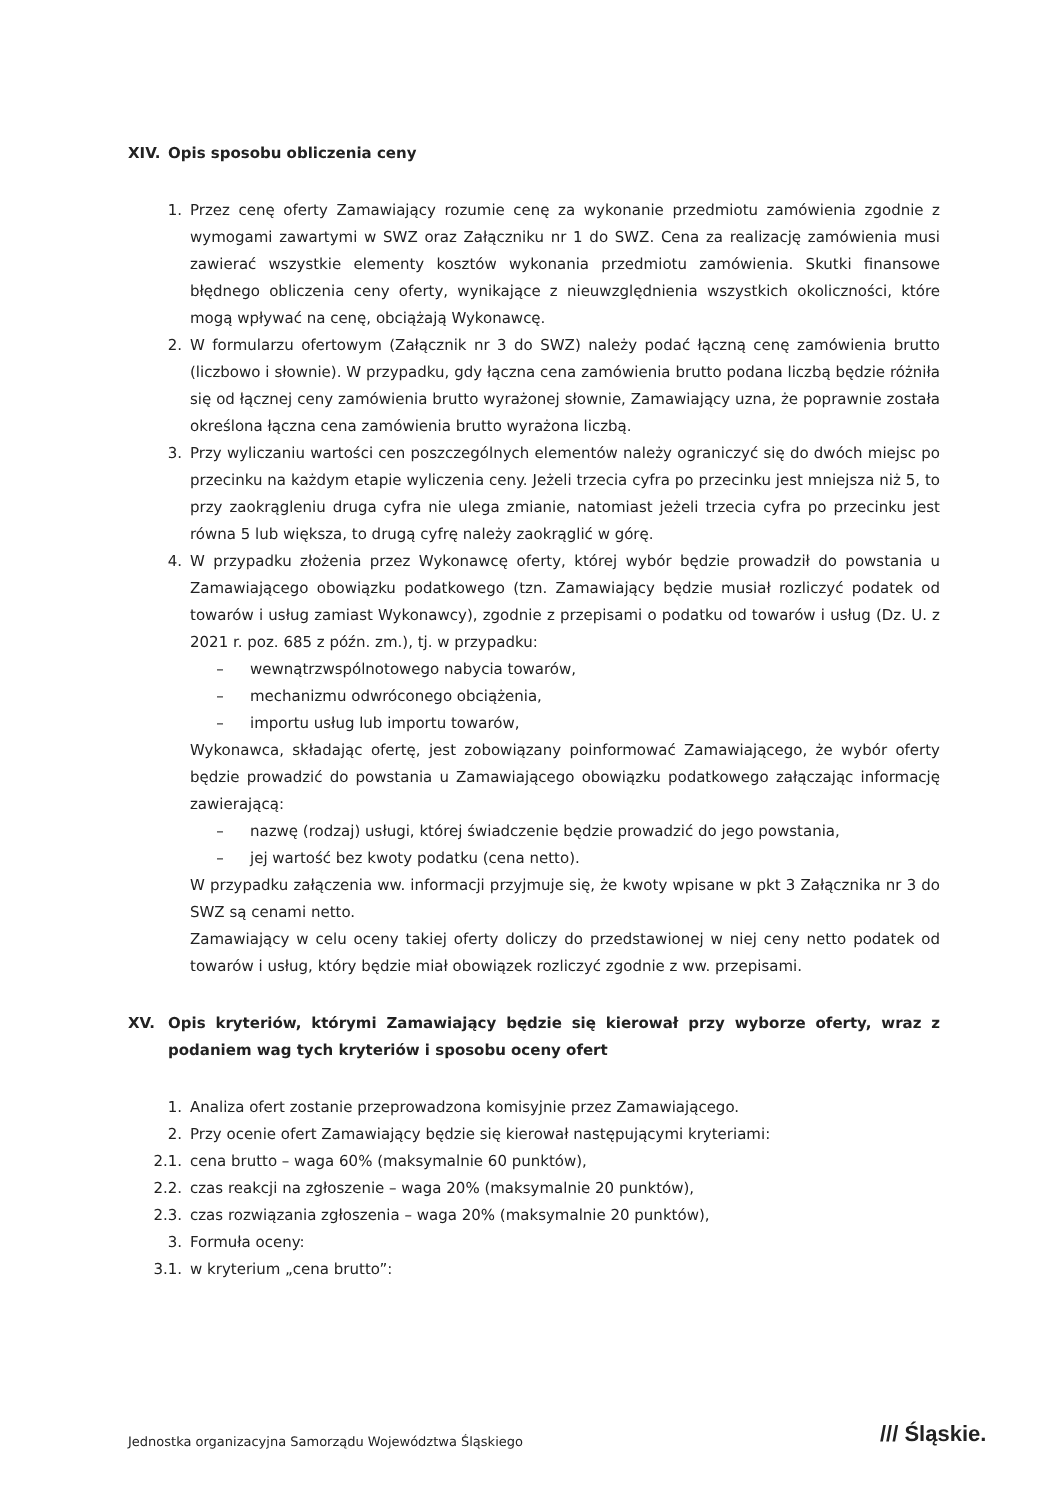XIV. Opis sposobu obliczenia ceny
1. Przez cenę oferty Zamawiający rozumie cenę za wykonanie przedmiotu zamówienia zgodnie z wymogami zawartymi w SWZ oraz Załączniku nr 1 do SWZ. Cena za realizację zamówienia musi zawierać wszystkie elementy kosztów wykonania przedmiotu zamówienia. Skutki finansowe błędnego obliczenia ceny oferty, wynikające z nieuwzględnienia wszystkich okoliczności, które mogą wpływać na cenę, obciążają Wykonawcę.
2. W formularzu ofertowym (Załącznik nr 3 do SWZ) należy podać łączną cenę zamówienia brutto (liczbowo i słownie). W przypadku, gdy łączna cena zamówienia brutto podana liczbą będzie różniła się od łącznej ceny zamówienia brutto wyrażonej słownie, Zamawiający uzna, że poprawnie została określona łączna cena zamówienia brutto wyrażona liczbą.
3. Przy wyliczaniu wartości cen poszczególnych elementów należy ograniczyć się do dwóch miejsc po przecinku na każdym etapie wyliczenia ceny. Jeżeli trzecia cyfra po przecinku jest mniejsza niż 5, to przy zaokrągleniu druga cyfra nie ulega zmianie, natomiast jeżeli trzecia cyfra po przecinku jest równa 5 lub większa, to drugą cyfrę należy zaokrąglić w górę.
4. W przypadku złożenia przez Wykonawcę oferty, której wybór będzie prowadził do powstania u Zamawiającego obowiązku podatkowego (tzn. Zamawiający będzie musiał rozliczyć podatek od towarów i usług zamiast Wykonawcy), zgodnie z przepisami o podatku od towarów i usług (Dz. U. z 2021 r. poz. 685 z późn. zm.), tj. w przypadku:
– wewnątrzwspólnotowego nabycia towarów,
– mechanizmu odwróconego obciążenia,
– importu usług lub importu towarów,
Wykonawca, składając ofertę, jest zobowiązany poinformować Zamawiającego, że wybór oferty będzie prowadzić do powstania u Zamawiającego obowiązku podatkowego załączając informację zawierającą:
– nazwę (rodzaj) usługi, której świadczenie będzie prowadzić do jego powstania,
– jej wartość bez kwoty podatku (cena netto).
W przypadku załączenia ww. informacji przyjmuje się, że kwoty wpisane w pkt 3 Załącznika nr 3 do SWZ są cenami netto.
Zamawiający w celu oceny takiej oferty doliczy do przedstawionej w niej ceny netto podatek od towarów i usług, który będzie miał obowiązek rozliczyć zgodnie z ww. przepisami.
XV. Opis kryteriów, którymi Zamawiający będzie się kierował przy wyborze oferty, wraz z podaniem wag tych kryteriów i sposobu oceny ofert
1. Analiza ofert zostanie przeprowadzona komisyjnie przez Zamawiającego.
2. Przy ocenie ofert Zamawiający będzie się kierował następującymi kryteriami:
2.1. cena brutto – waga 60% (maksymalnie 60 punktów),
2.2. czas reakcji na zgłoszenie – waga 20% (maksymalnie 20 punktów),
2.3. czas rozwiązania zgłoszenia – waga 20% (maksymalnie 20 punktów),
3. Formuła oceny:
3.1. w kryterium „cena brutto”:
Jednostka organizacyjna Samorządu Województwa Śląskiego
/// Śląskie.